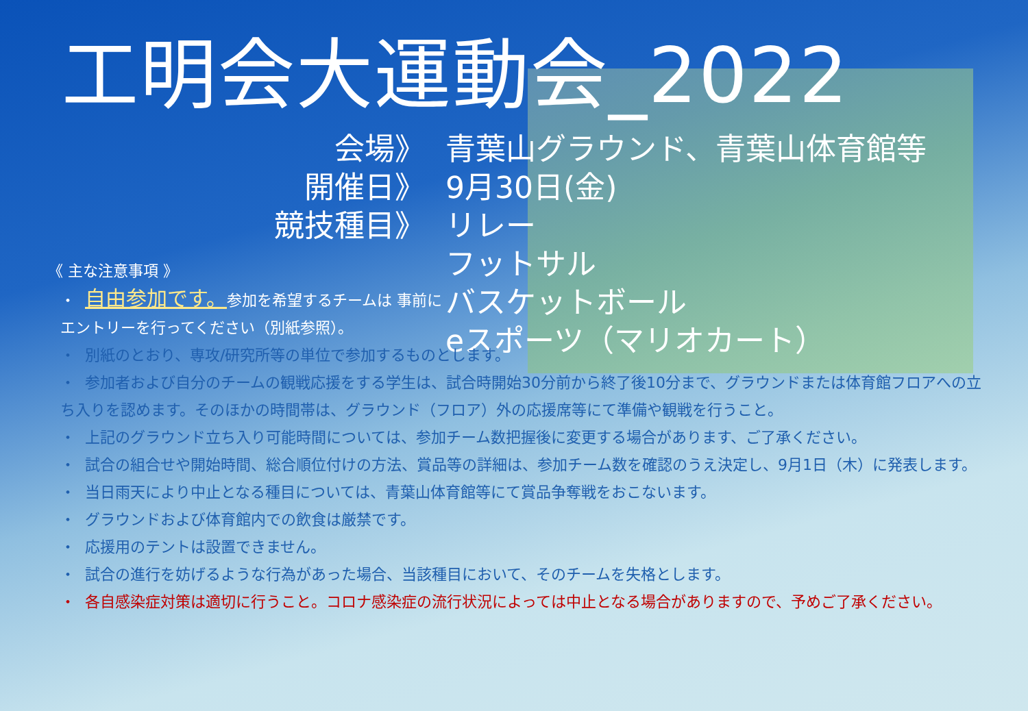工明会大運動会_2022
会場》
青葉山グラウンド、青葉山体育館等
開催日》
9月30日(金)
競技種目》
リレー
フットサル
バスケットボール
eスポーツ（マリオカート）
《 主な注意事項 》
・ 自由参加です。参加を希望するチームは 事前にエントリーを行ってください（別紙参照）。
・ 別紙のとおり、専攻/研究所等の単位で参加するものとします。
・ 参加者および自分のチームの観戦応援をする学生は、試合時開始30分前から終了後10分まで、グラウンドまたは体育館フロアへの立ち入りを認めます。そのほかの時間帯は、グラウンド（フロア）外の応援席等にて準備や観戦を行うこと。
・ 上記のグラウンド立ち入り可能時間については、参加チーム数把握後に変更する場合があります、ご了承ください。
・ 試合の組合せや開始時間、総合順位付けの方法、賞品等の詳細は、参加チーム数を確認のうえ決定し、9月1日（木）に発表します。
・ 当日雨天により中止となる種目については、青葉山体育館等にて賞品争奪戦をおこないます。
・ グラウンドおよび体育館内での飲食は厳禁です。
・ 応援用のテントは設置できません。
・ 試合の進行を妨げるような行為があった場合、当該種目において、そのチームを失格とします。
・ 各自感染症対策は適切に行うこと。コロナ感染症の流行状況によっては中止となる場合がありますので、予めご了承ください。